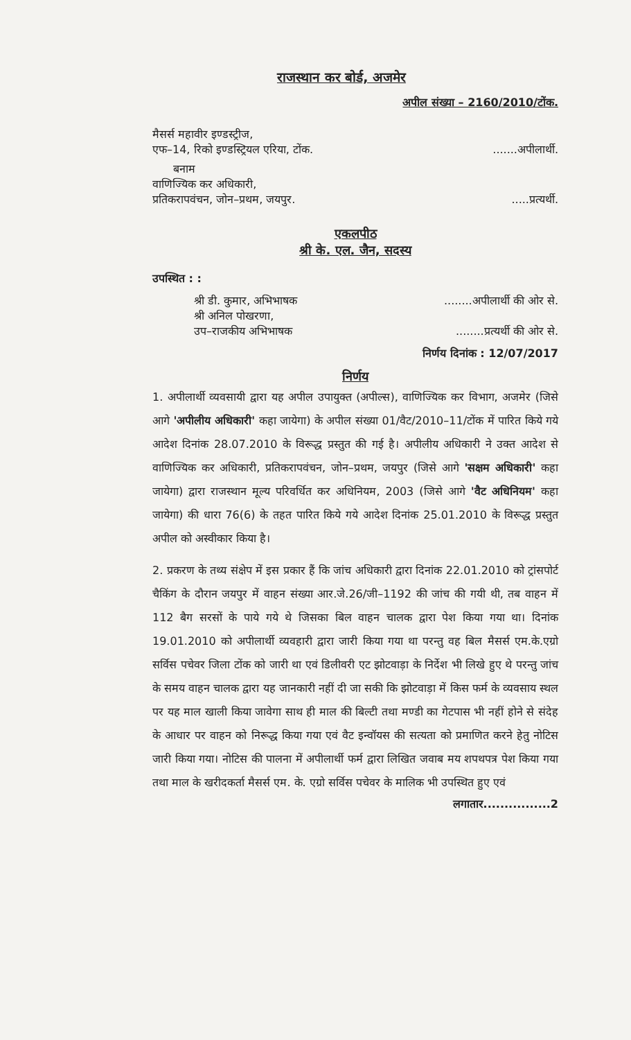राजस्थान कर बोर्ड, अजमेर
अपील संख्या – 2160/2010/टोंक.
मैसर्स महावीर इण्डस्ट्रीज,
एफ–14, रिको इण्डस्ट्रियल एरिया, टोंक........अपीलार्थी.
बनाम
वाणिज्यिक कर अधिकारी,
प्रतिकरापवंचन, जोन–प्रथम, जयपुर......प्रत्यर्थी.
एकलपीठ
श्री के. एल. जैन, सदस्य
उपस्थित : :
श्री डी. कुमार, अभिभाषक........अपीलार्थी की ओर से.
श्री अनिल पोखरणा,
उप–राजकीय अभिभाषक........प्रत्यर्थी की ओर से.
निर्णय दिनांक : 12/07/2017
निर्णय
1. अपीलार्थी व्यवसायी द्वारा यह अपील उपायुक्त (अपील्स), वाणिज्यिक कर विभाग, अजमेर (जिसे आगे 'अपीलीय अधिकारी' कहा जायेगा) के अपील संख्या 01/वैट/2010–11/टोंक में पारित किये गये आदेश दिनांक 28.07.2010 के विरूद्ध प्रस्तुत की गई है। अपीलीय अधिकारी ने उक्त आदेश से वाणिज्यिक कर अधिकारी, प्रतिकरापवंचन, जोन–प्रथम, जयपुर (जिसे आगे 'सक्षम अधिकारी' कहा जायेगा) द्वारा राजस्थान मूल्य परिवर्धित कर अधिनियम, 2003 (जिसे आगे 'वैट अधिनियम' कहा जायेगा) की धारा 76(6) के तहत पारित किये गये आदेश दिनांक 25.01.2010 के विरूद्ध प्रस्तुत अपील को अस्वीकार किया है।
2. प्रकरण के तथ्य संक्षेप में इस प्रकार हैं कि जांच अधिकारी द्वारा दिनांक 22.01.2010 को ट्रांसपोर्ट चैकिंग के दौरान जयपुर में वाहन संख्या आर.जे.26/जी–1192 की जांच की गयी थी, तब वाहन में 112 बैग सरसों के पाये गये थे जिसका बिल वाहन चालक द्वारा पेश किया गया था। दिनांक 19.01.2010 को अपीलार्थी व्यवहारी द्वारा जारी किया गया था परन्तु वह बिल मैसर्स एम.के.एग्रो सर्विस पचेवर जिला टोंक को जारी था एवं डिलीवरी एट झोटवाड़ा के निर्देश भी लिखे हुए थे परन्तु जांच के समय वाहन चालक द्वारा यह जानकारी नहीं दी जा सकी कि झोटवाड़ा में किस फर्म के व्यवसाय स्थल पर यह माल खाली किया जावेगा साथ ही माल की बिल्टी तथा मण्डी का गेटपास भी नहीं होने से संदेह के आधार पर वाहन को निरूद्ध किया गया एवं वैट इन्वॉयस की सत्यता को प्रमाणित करने हेतु नोटिस जारी किया गया। नोटिस की पालना में अपीलार्थी फर्म द्वारा लिखित जवाब मय शपथपत्र पेश किया गया तथा माल के खरीदकर्ता मैसर्स एम. के. एग्रो सर्विस पचेवर के मालिक भी उपस्थित हुए एवं
लगातार................2